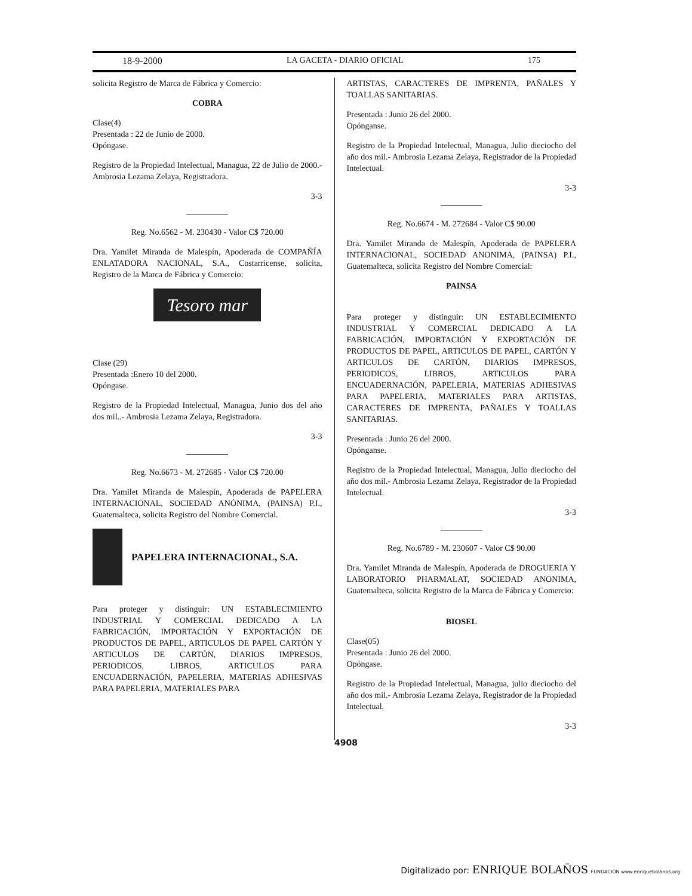18-9-2000 LA GACETA - DIARIO OFICIAL 175
solicita Registro de Marca de Fábrica y Comercio:
COBRA
Clase(4)
Presentada : 22 de Junio de 2000.
Opóngase.
Registro de la Propiedad Intelectual, Managua, 22 de Julio de 2000.- Ambrosia Lezama Zelaya, Registradora.
3-3
Reg. No.6562 - M. 230430 - Valor C$ 720.00
Dra. Yamilet Miranda de Malespín, Apoderada de COMPAÑÍA ENLATADORA NACIONAL, S.A., Costarricense, solicita, Registro de la Marca de Fábrica y Comercio:
Tesoro mar
Clase (29)
Presentada :Enero 10 del 2000.
Opóngase.
Registro de la Propiedad Intelectual, Managua, Junio dos del año dos mil..- Ambrosia Lezama Zelaya, Registradora.
3-3
Reg. No.6673 - M. 272685 - Valor C$ 720.00
Dra. Yamilet Miranda de Malespín, Apoderada de PAPELERA INTERNACIONAL, SOCIEDAD ANÓNIMA, (PAINSA) P.I., Guatemalteca, solicita Registro del Nombre Comercial.
PAPELERA INTERNACIONAL, S.A.
Para proteger y distinguir: UN ESTABLECIMIENTO INDUSTRIAL Y COMERCIAL DEDICADO A LA FABRICACIÓN, IMPORTACIÓN Y EXPORTACIÓN DE PRODUCTOS DE PAPEL, ARTICULOS DE PAPEL CARTÓN Y ARTICULOS DE CARTÓN, DIARIOS IMPRESOS, PERIODICOS, LIBROS, ARTICULOS PARA ENCUADERNACIÓN, PAPELERIA, MATERIAS ADHESIVAS PARA PAPELERIA, MATERIALES PARA
ARTISTAS, CARACTERES DE IMPRENTA, PAÑALES Y TOALLAS SANITARIAS.
Presentada : Junio 26 del 2000.
Opónganse.
Registro de la Propiedad Intelectual, Managua, Julio dieciocho del año dos mil.- Ambrosia Lezama Zelaya, Registrador de la Propiedad Intelectual.
3-3
Reg. No.6674 - M. 272684 - Valor C$ 90.00
Dra. Yamilet Miranda de Malespín, Apoderada de PAPELERA INTERNACIONAL, SOCIEDAD ANONIMA, (PAINSA) P.I., Guatemalteca, solicita Registro del Nombre Comercial:
PAINSA
Para proteger y distinguir: UN ESTABLECIMIENTO INDUSTRIAL Y COMERCIAL DEDICADO A LA FABRICACIÓN, IMPORTACIÓN Y EXPORTACIÓN DE PRODUCTOS DE PAPEL, ARTICULOS DE PAPEL, CARTÓN Y ARTICULOS DE CARTÓN, DIARIOS IMPRESOS, PERIODICOS, LIBROS, ARTICULOS PARA ENCUADERNACIÓN, PAPELERIA, MATERIAS ADHESIVAS PARA PAPELERIA, MATERIALES PARA ARTISTAS, CARACTERES DE IMPRENTA, PAÑALES Y TOALLAS SANITARIAS.
Presentada : Junio 26 del 2000.
Opónganse.
Registro de la Propiedad Intelectual, Managua, Julio dieciocho del año dos mil.- Ambrosia Lezama Zelaya, Registrador de la Propiedad Intelectual.
3-3
Reg. No.6789 - M. 230607 - Valor C$ 90.00
Dra. Yamilet Miranda de Malespín, Apoderada de DROGUERIA Y LABORATORIO PHARMALAT, SOCIEDAD ANONIMA, Guatemalteca, solicita Registro de la Marca de Fábrica y Comercio:
BIOSEL
Clase(05)
Presentada : Junio 26 del 2000.
Opóngase.
Registro de la Propiedad Intelectual, Managua, julio dieciocho del año dos mil.- Ambrosia Lezama Zelaya, Registrador de la Propiedad Intelectual.
3-3
4908
Digitalizado por: ENRIQUE BOLAÑOS FUNDACIÓN www.enriquebolanos.org